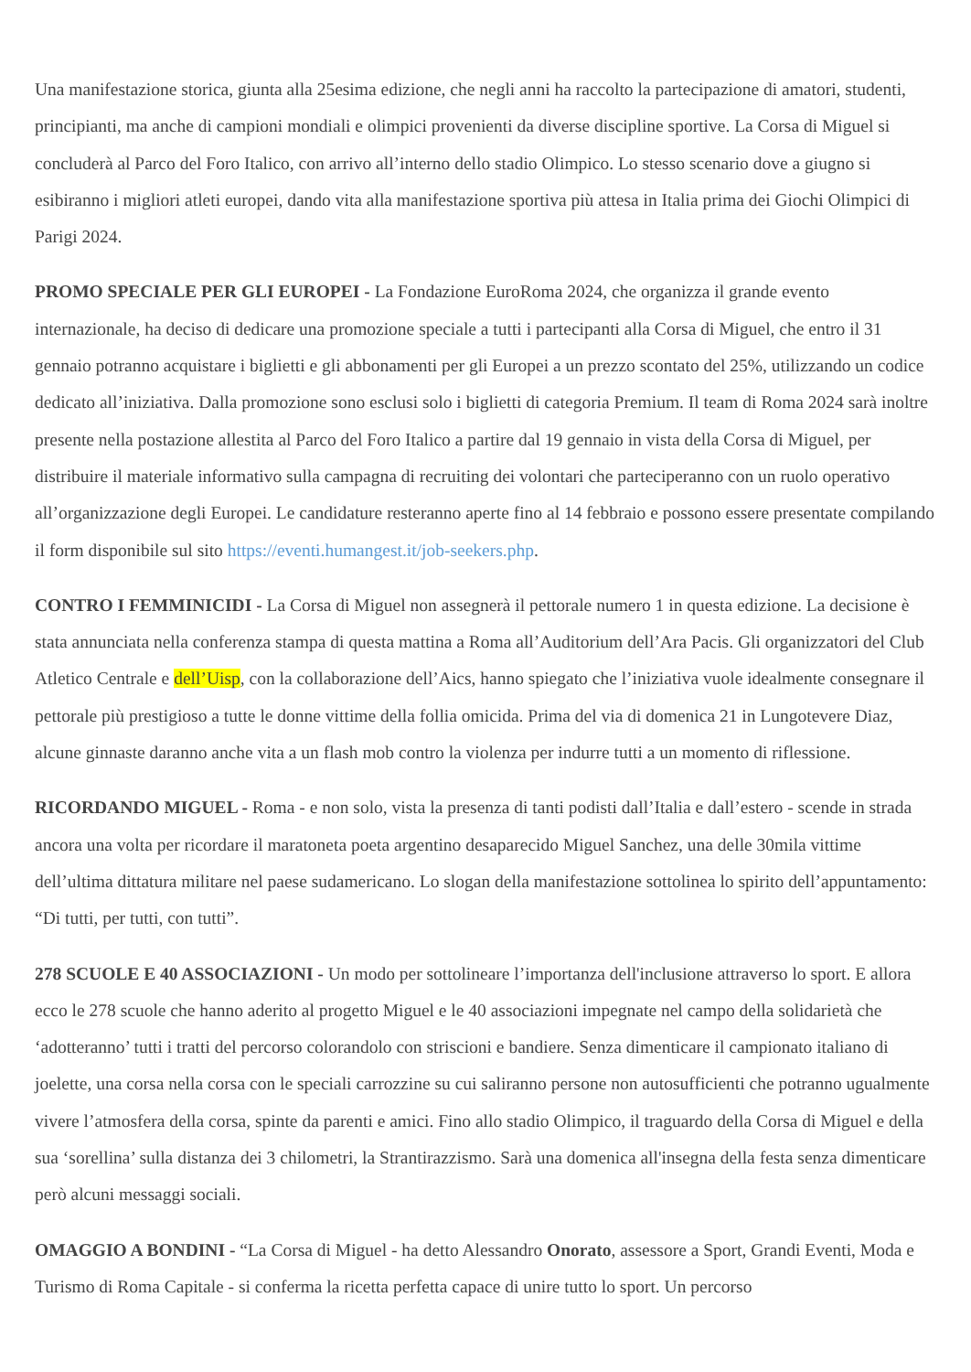Una manifestazione storica, giunta alla 25esima edizione, che negli anni ha raccolto la partecipazione di amatori, studenti, principianti, ma anche di campioni mondiali e olimpici provenienti da diverse discipline sportive. La Corsa di Miguel si concluderà al Parco del Foro Italico, con arrivo all’interno dello stadio Olimpico. Lo stesso scenario dove a giugno si esibiranno i migliori atleti europei, dando vita alla manifestazione sportiva più attesa in Italia prima dei Giochi Olimpici di Parigi 2024.
PROMO SPECIALE PER GLI EUROPEI - La Fondazione EuroRoma 2024, che organizza il grande evento internazionale, ha deciso di dedicare una promozione speciale a tutti i partecipanti alla Corsa di Miguel, che entro il 31 gennaio potranno acquistare i biglietti e gli abbonamenti per gli Europei a un prezzo scontato del 25%, utilizzando un codice dedicato all’iniziativa. Dalla promozione sono esclusi solo i biglietti di categoria Premium. Il team di Roma 2024 sarà inoltre presente nella postazione allestita al Parco del Foro Italico a partire dal 19 gennaio in vista della Corsa di Miguel, per distribuire il materiale informativo sulla campagna di recruiting dei volontari che parteciperanno con un ruolo operativo all’organizzazione degli Europei. Le candidature resteranno aperte fino al 14 febbraio e possono essere presentate compilando il form disponibile sul sito https://eventi.humangest.it/job-seekers.php.
CONTRO I FEMMINICIDI - La Corsa di Miguel non assegnerà il pettorale numero 1 in questa edizione. La decisione è stata annunciata nella conferenza stampa di questa mattina a Roma all’Auditorium dell’Ara Pacis. Gli organizzatori del Club Atletico Centrale e dell’Uisp, con la collaborazione dell’Aics, hanno spiegato che l’iniziativa vuole idealmente consegnare il pettorale più prestigioso a tutte le donne vittime della follia omicida. Prima del via di domenica 21 in Lungotevere Diaz, alcune ginnaste daranno anche vita a un flash mob contro la violenza per indurre tutti a un momento di riflessione.
RICORDANDO MIGUEL - Roma - e non solo, vista la presenza di tanti podisti dall’Italia e dall’estero - scende in strada ancora una volta per ricordare il maratoneta poeta argentino desaparecido Miguel Sanchez, una delle 30mila vittime dell’ultima dittatura militare nel paese sudamericano. Lo slogan della manifestazione sottolinea lo spirito dell’appuntamento: “Di tutti, per tutti, con tutti”.
278 SCUOLE E 40 ASSOCIAZIONI - Un modo per sottolineare l’importanza dell'inclusione attraverso lo sport. E allora ecco le 278 scuole che hanno aderito al progetto Miguel e le 40 associazioni impegnate nel campo della solidarietà che ‘adotteranno’ tutti i tratti del percorso colorandolo con striscioni e bandiere. Senza dimenticare il campionato italiano di joelette, una corsa nella corsa con le speciali carrozzine su cui saliranno persone non autosufficienti che potranno ugualmente vivere l’atmosfera della corsa, spinte da parenti e amici. Fino allo stadio Olimpico, il traguardo della Corsa di Miguel e della sua ‘sorellina’ sulla distanza dei 3 chilometri, la Strantirazzismo. Sarà una domenica all'insegna della festa senza dimenticare però alcuni messaggi sociali.
OMAGGIO A BONDINI - “La Corsa di Miguel - ha detto Alessandro Onorato, assessore a Sport, Grandi Eventi, Moda e Turismo di Roma Capitale - si conferma la ricetta perfetta capace di unire tutto lo sport. Un percorso